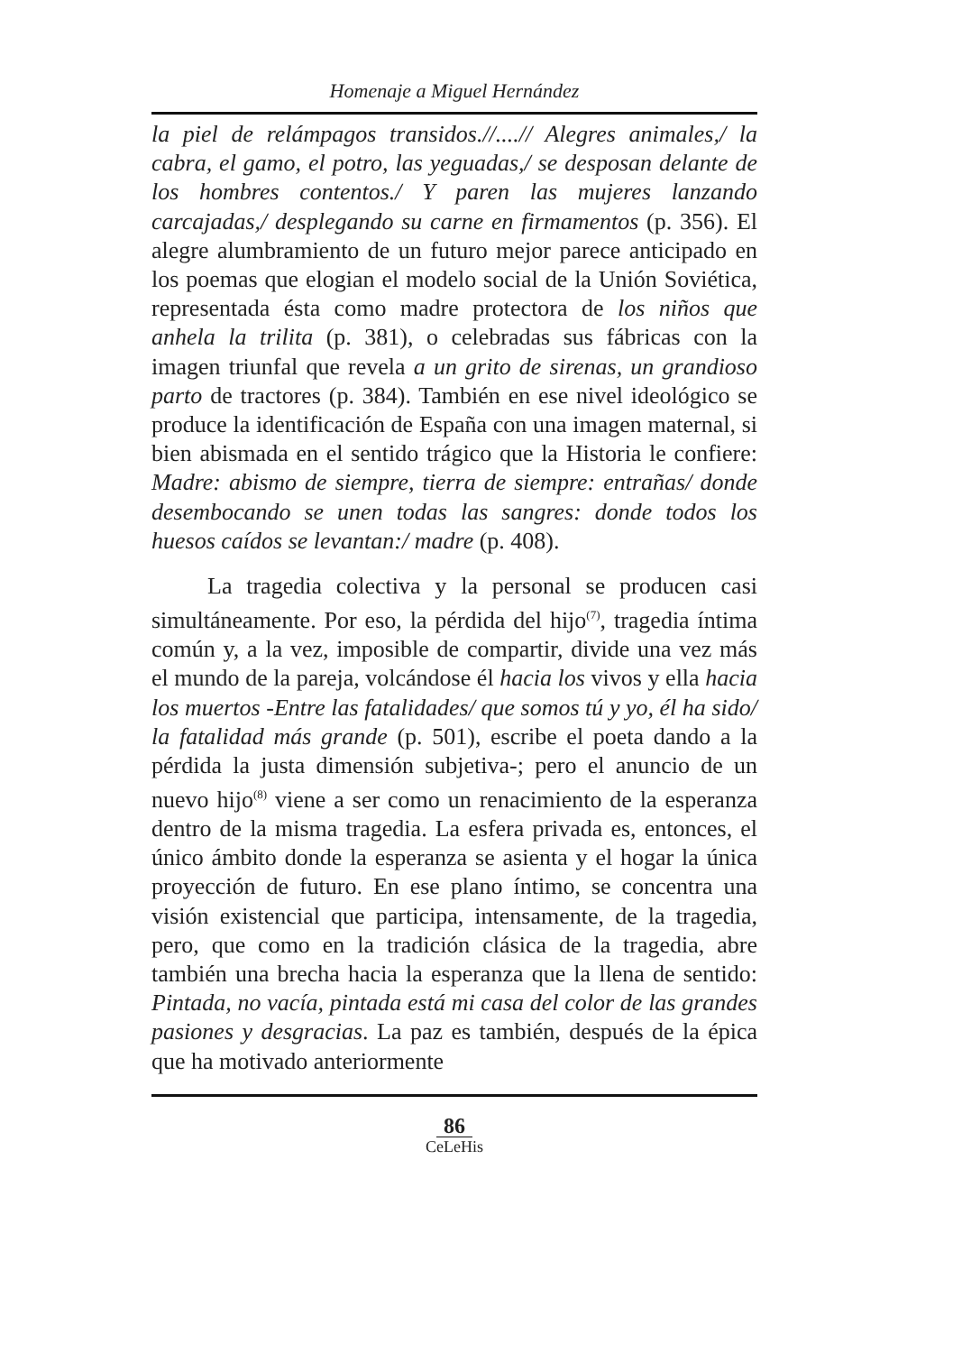Homenaje a Miguel Hernández
la piel de relámpagos transidos.//....// Alegres animales,/ la cabra, el gamo, el potro, las yeguadas,/ se desposan delante de los hombres contentos./ Y paren las mujeres lanzando carcajadas,/ desplegando su carne en firmamentos (p. 356). El alegre alumbramiento de un futuro mejor parece anticipado en los poemas que elogian el modelo social de la Unión Soviética, representada ésta como madre protectora de los niños que anhela la trilita (p. 381), o celebradas sus fábricas con la imagen triunfal que revela a un grito de sirenas, un grandioso parto de tractores (p. 384). También en ese nivel ideológico se produce la identificación de España con una imagen maternal, si bien abismada en el sentido trágico que la Historia le confiere: Madre: abismo de siempre, tierra de siempre: entrañas/ donde desembocando se unen todas las sangres: donde todos los huesos caídos se levantan:/ madre (p. 408).
La tragedia colectiva y la personal se producen casi simultáneamente. Por eso, la pérdida del hijo<sup>(7)</sup>, tragedia íntima común y, a la vez, imposible de compartir, divide una vez más el mundo de la pareja, volcándose él hacia los vivos y ella hacia los muertos -Entre las fatalidades/ que somos tú y yo, él ha sido/ la fatalidad más grande (p. 501), escribe el poeta dando a la pérdida la justa dimensión subjetiva-; pero el anuncio de un nuevo hijo<sup>(8)</sup> viene a ser como un renacimiento de la esperanza dentro de la misma tragedia. La esfera privada es, entonces, el único ámbito donde la esperanza se asienta y el hogar la única proyección de futuro. En ese plano íntimo, se concentra una visión existencial que participa, intensamente, de la tragedia, pero, que como en la tradición clásica de la tragedia, abre también una brecha hacia la esperanza que la llena de sentido: Pintada, no vacía, pintada está mi casa del color de las grandes pasiones y desgracias. La paz es también, después de la épica que ha motivado anteriormente
86
CeLeHis